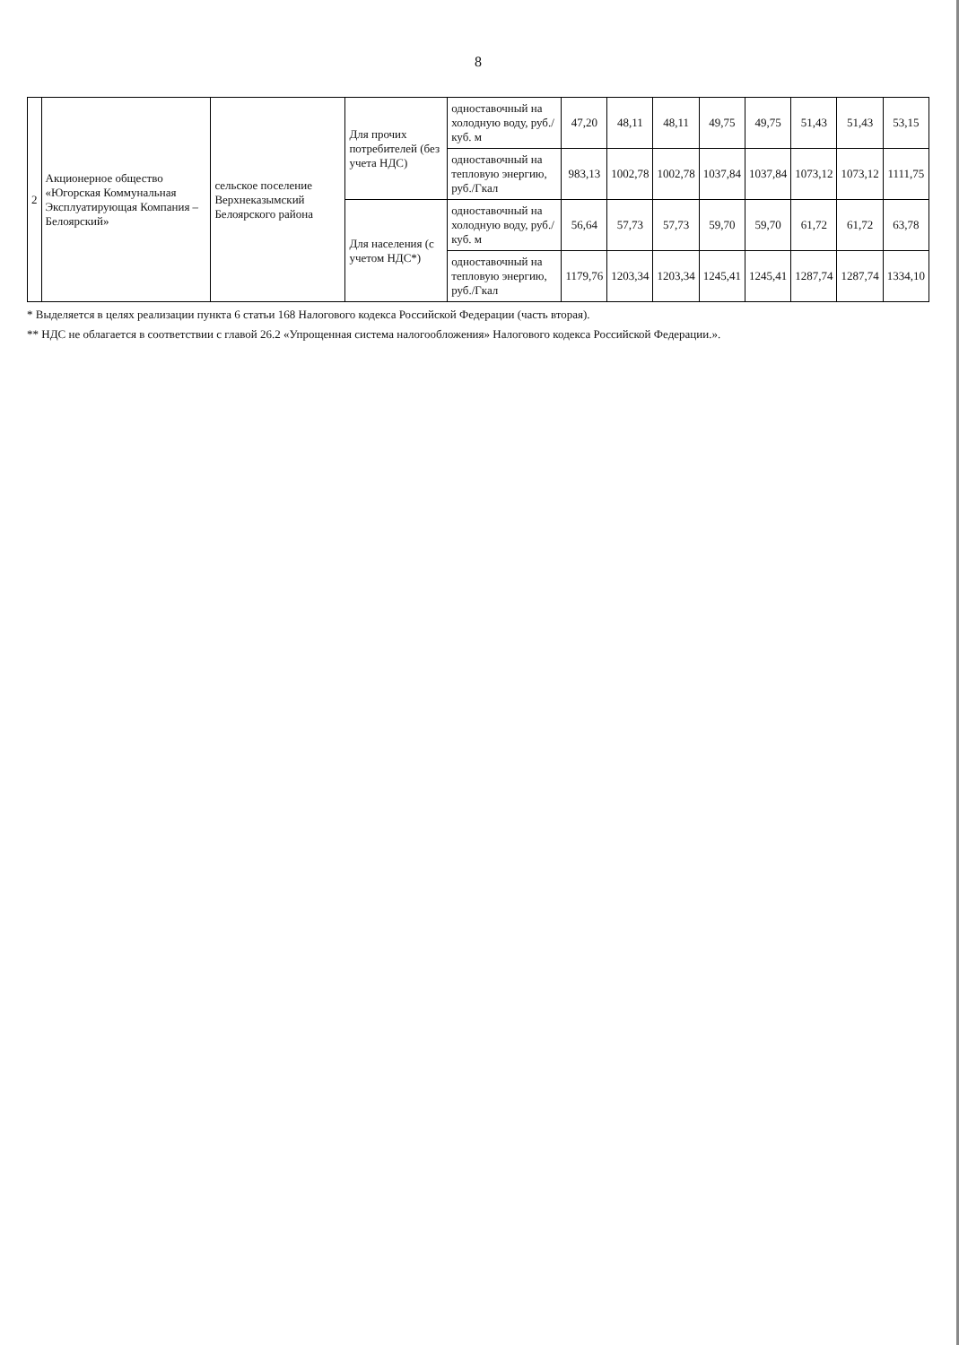8
| 2 | Акционерное общество «Югорская Коммунальная Эксплуатирующая Компания – Белоярский» | сельское поселение Верхнеказымский Белоярского района | Для прочих потребителей (без учета НДС) | одноставочный на холодную воду, руб./куб. м | 47,20 | 48,11 | 48,11 | 49,75 | 49,75 | 51,43 | 51,43 | 53,15 |
| | | | | одноставочный на тепловую энергию, руб./Гкал | 983,13 | 1002,78 | 1002,78 | 1037,84 | 1037,84 | 1073,12 | 1073,12 | 1111,75 |
| | | | Для населения (с учетом НДС*) | одноставочный на холодную воду, руб./куб. м | 56,64 | 57,73 | 57,73 | 59,70 | 59,70 | 61,72 | 61,72 | 63,78 |
| | | | | одноставочный на тепловую энергию, руб./Гкал | 1179,76 | 1203,34 | 1203,34 | 1245,41 | 1245,41 | 1287,74 | 1287,74 | 1334,10 |
* Выделяется в целях реализации пункта 6 статьи 168 Налогового кодекса Российской Федерации (часть вторая).
** НДС не облагается в соответствии с главой 26.2 «Упрощенная система налогообложения» Налогового кодекса Российской Федерации.».